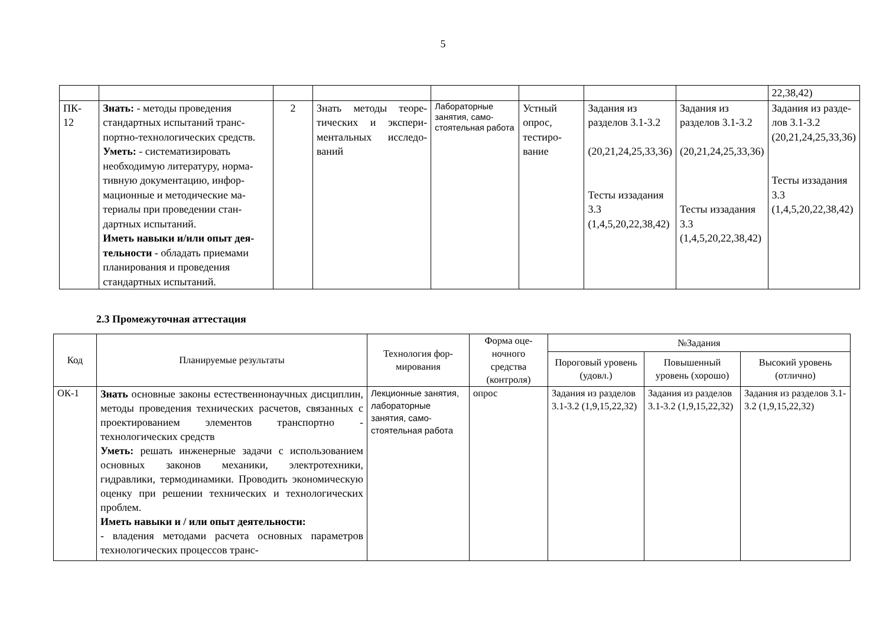5
| | | | | | | | | 22,38,42) |
| ПК- 12 | Знать: - методы проведения стандартных испытаний транс­портно-технологических средств. Уметь: - систематизировать необходимую литературу, норма­тивную документацию, инфор­мационные и методические ма­териалы при проведении стан­дартных испытаний. Иметь навыки и/или опыт дея­тельности - обладать приемами планирования и проведения стандартных испытаний. | 2 | Знать методы теоре­тических и экспери­ментальных исследо­ваний | Лабораторные занятия, само­стоятельная ра­бота | Устный опрос, тестиро­вание | Задания из разделов 3.1-3.2 (20,21,24,25,33,36) Тесты из­задания 3.3 (1,4,5,20,22,38,42) | Задания из разделов 3.1-3.2 (20,21,24,25,33,36) Тесты из­задания 3.3 (1,4,5,20,22,38,42) | Задания из разде­лов 3.1-3.2 (20,21,24,25,33,36) Тесты из­задания 3.3 (1,4,5,20,22,38,42) |
2.3 Промежуточная аттестация
| Код | Планируемые результаты | Технология фор­мирования | Форма оце­ночного средства (контроля) | №Задания | | |
| --- | --- | --- | --- | --- | --- | --- |
| | | | | Пороговый уро­вень (удовл.) | Повышенный уровень (хоро­шо) | Высокий уровень (отлично) |
| ОК-1 | Знать основные законы естественнонаучных дисциплин, методы проведения технических расчетов, связанных с проектированием эле­ментов транспортно - технологических средств Уметь: решать инженерные задачи с исполь­зованием основных законов механики, электро­техники, гидравлики, термодинамики. Прово­дить экономическую оценку при решении тех­нических и технологических проблем. Иметь навыки и / или опыт деятельности: - владения методами расчета основных пара­метров технологических процессов транс- | Лекционные за­нятия, лабораторные занятия, само­стоятельная работа | опрос | Задания из раз­делов 3.1-3.2 (1,9,15,22,32) | Задания из раз­делов 3.1-3.2 (1,9,15,22,32) | Задания из разде­лов 3.1-3.2 (1,9,15,22,32) |